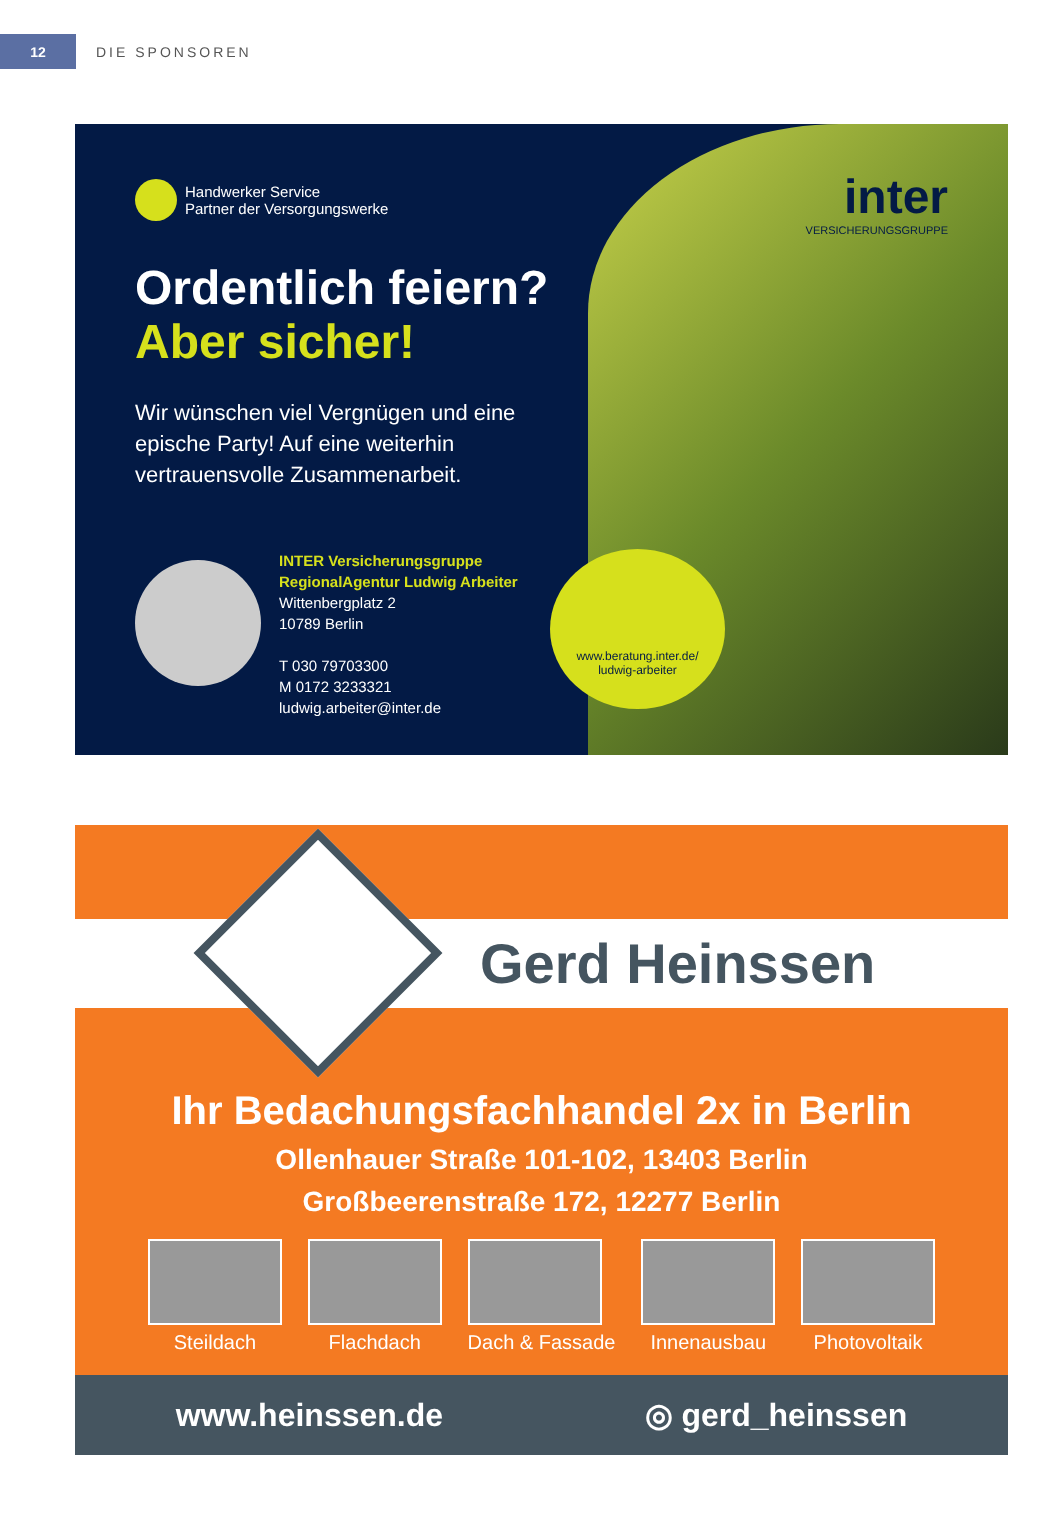12
DIE SPONSOREN
inter
VERSICHERUNGSGRUPPE
Handwerker Service
Partner der Versorgungswerke
Ordentlich feiern?
Aber sicher!
Wir wünschen viel Vergnügen und eine epische Party! Auf eine weiterhin vertrauensvolle Zusammenarbeit.
INTER Versicherungsgruppe
RegionalAgentur Ludwig Arbeiter
Wittenbergplatz 2
10789 Berlin
T 030 79703300
M 0172 3233321
ludwig.arbeiter@inter.de
www.beratung.inter.de/
ludwig-arbeiter
Gerd Heinssen
Ihr Bedachungsfachhandel 2x in Berlin
Ollenhauer Straße 101-102, 13403 Berlin
Großbeerenstraße 172, 12277 Berlin
Steildach Flachdach Dach & Fassade Innenausbau Photovoltaik
www.heinssen.de ◎ gerd_heinssen